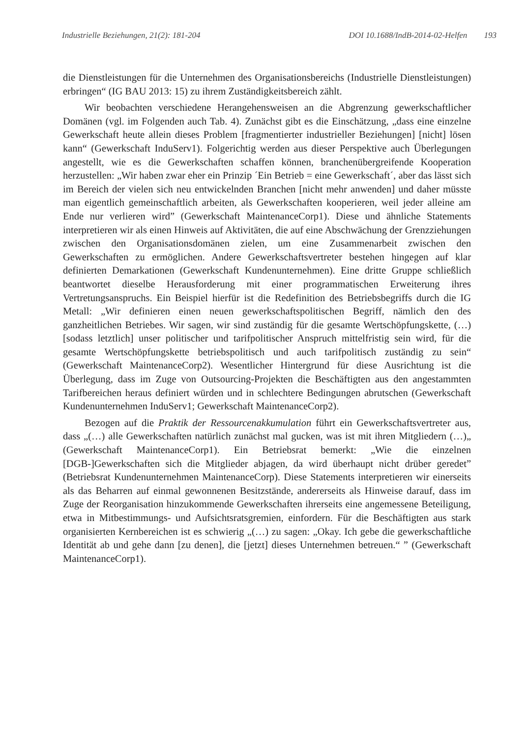Industrielle Beziehungen, 21(2): 181-204
DOI 10.1688/IndB-2014-02-Helfen 193
die Dienstleistungen für die Unternehmen des Organisationsbereichs (Industrielle Dienstleistungen) erbringen“ (IG BAU 2013: 15) zu ihrem Zuständigkeitsbereich zählt.
Wir beobachten verschiedene Herangehensweisen an die Abgrenzung gewerkschaftlicher Domänen (vgl. im Folgenden auch Tab. 4). Zunächst gibt es die Einschätzung, „dass eine einzelne Gewerkschaft heute allein dieses Problem [fragmentierter industrieller Beziehungen] [nicht] lösen kann“ (Gewerkschaft InduServ1). Folgerichtig werden aus dieser Perspektive auch Überlegungen angestellt, wie es die Gewerkschaften schaffen können, branchenübergreifende Kooperation herzustellen: „Wir haben zwar eher ein Prinzip ´Ein Betrieb = eine Gewerkschaft´, aber das lässt sich im Bereich der vielen sich neu entwickelnden Branchen [nicht mehr anwenden] und daher müsste man eigentlich gemeinschaftlich arbeiten, als Gewerkschaften kooperieren, weil jeder alleine am Ende nur verlieren wird” (Gewerkschaft MaintenanceCorp1). Diese und ähnliche Statements interpretieren wir als einen Hinweis auf Aktivitäten, die auf eine Abschwächung der Grenzziehungen zwischen den Organisationsdomänen zielen, um eine Zusammenarbeit zwischen den Gewerkschaften zu ermöglichen. Andere Gewerkschaftsvertreter bestehen hingegen auf klar definierten Demarkationen (Gewerkschaft Kundenunternehmen). Eine dritte Gruppe schließlich beantwortet dieselbe Herausforderung mit einer programmatischen Erweiterung ihres Vertretungsanspruchs. Ein Beispiel hierfür ist die Redefinition des Betriebsbegriffs durch die IG Metall: „Wir definieren einen neuen gewerkschaftspolitischen Begriff, nämlich den des ganzheitlichen Betriebes. Wir sagen, wir sind zuständig für die gesamte Wertschöpfungskette, (…) [sodass letztlich] unser politischer und tarifpolitischer Anspruch mittelfristig sein wird, für die gesamte Wertschöpfungskette betriebspolitisch und auch tarifpolitisch zuständig zu sein“ (Gewerkschaft MaintenanceCorp2). Wesentlicher Hintergrund für diese Ausrichtung ist die Überlegung, dass im Zuge von Outsourcing-Projekten die Beschäftigten aus den angestammten Tarifbereichen heraus definiert würden und in schlechtere Bedingungen abrutschen (Gewerkschaft Kundenunternehmen InduServ1; Gewerkschaft MaintenanceCorp2).
Bezogen auf die Praktik der Ressourcenakkumulation führt ein Gewerkschaftsvertreter aus, dass „(…) alle Gewerkschaften natürlich zunächst mal gucken, was ist mit ihren Mitgliedern (…)„ (Gewerkschaft MaintenanceCorp1). Ein Betriebsrat bemerkt: „Wie die einzelnen [DGB-]Gewerkschaften sich die Mitglieder abjagen, da wird überhaupt nicht drüber geredet” (Betriebsrat Kundenunternehmen MaintenanceCorp). Diese Statements interpretieren wir einerseits als das Beharren auf einmal gewonnenen Besitzstände, andererseits als Hinweise darauf, dass im Zuge der Reorganisation hinzukommende Gewerkschaften ihrerseits eine angemessene Beteiligung, etwa in Mitbestimmungs- und Aufsichtsratsgremien, einfordern. Für die Beschäftigten aus stark organisierten Kernbereichen ist es schwierig „(…) zu sagen: „Okay. Ich gebe die gewerkschaftliche Identität ab und gehe dann [zu denen], die [jetzt] dieses Unternehmen betreuen.“ ” (Gewerkschaft MaintenanceCorp1).